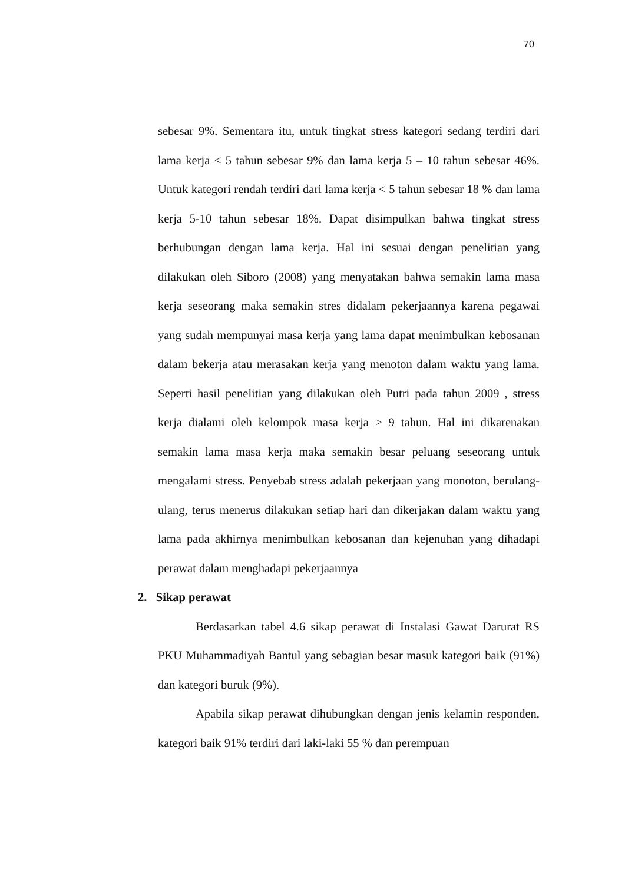70
sebesar 9%. Sementara itu, untuk tingkat stress kategori sedang terdiri dari lama kerja < 5 tahun sebesar 9% dan lama kerja 5 – 10 tahun sebesar 46%. Untuk kategori rendah terdiri dari lama kerja < 5 tahun sebesar 18 % dan lama kerja 5-10 tahun sebesar 18%. Dapat disimpulkan bahwa tingkat stress berhubungan dengan lama kerja. Hal ini sesuai dengan penelitian yang dilakukan oleh Siboro (2008) yang menyatakan bahwa semakin lama masa kerja seseorang maka semakin stres didalam pekerjaannya karena pegawai yang sudah mempunyai masa kerja yang lama dapat menimbulkan kebosanan dalam bekerja atau merasakan kerja yang menoton dalam waktu yang lama. Seperti hasil penelitian yang dilakukan oleh Putri pada tahun 2009 , stress kerja dialami oleh kelompok masa kerja > 9 tahun. Hal ini dikarenakan semakin lama masa kerja maka semakin besar peluang seseorang untuk mengalami stress. Penyebab stress adalah pekerjaan yang monoton, berulang-ulang, terus menerus dilakukan setiap hari dan dikerjakan dalam waktu yang lama pada akhirnya menimbulkan kebosanan dan kejenuhan yang dihadapi perawat dalam menghadapi pekerjaannya
2. Sikap perawat
Berdasarkan tabel 4.6 sikap perawat di Instalasi Gawat Darurat RS PKU Muhammadiyah Bantul yang sebagian besar masuk kategori baik (91%) dan kategori buruk (9%).
Apabila sikap perawat dihubungkan dengan jenis kelamin responden, kategori baik 91% terdiri dari laki-laki 55 % dan perempuan